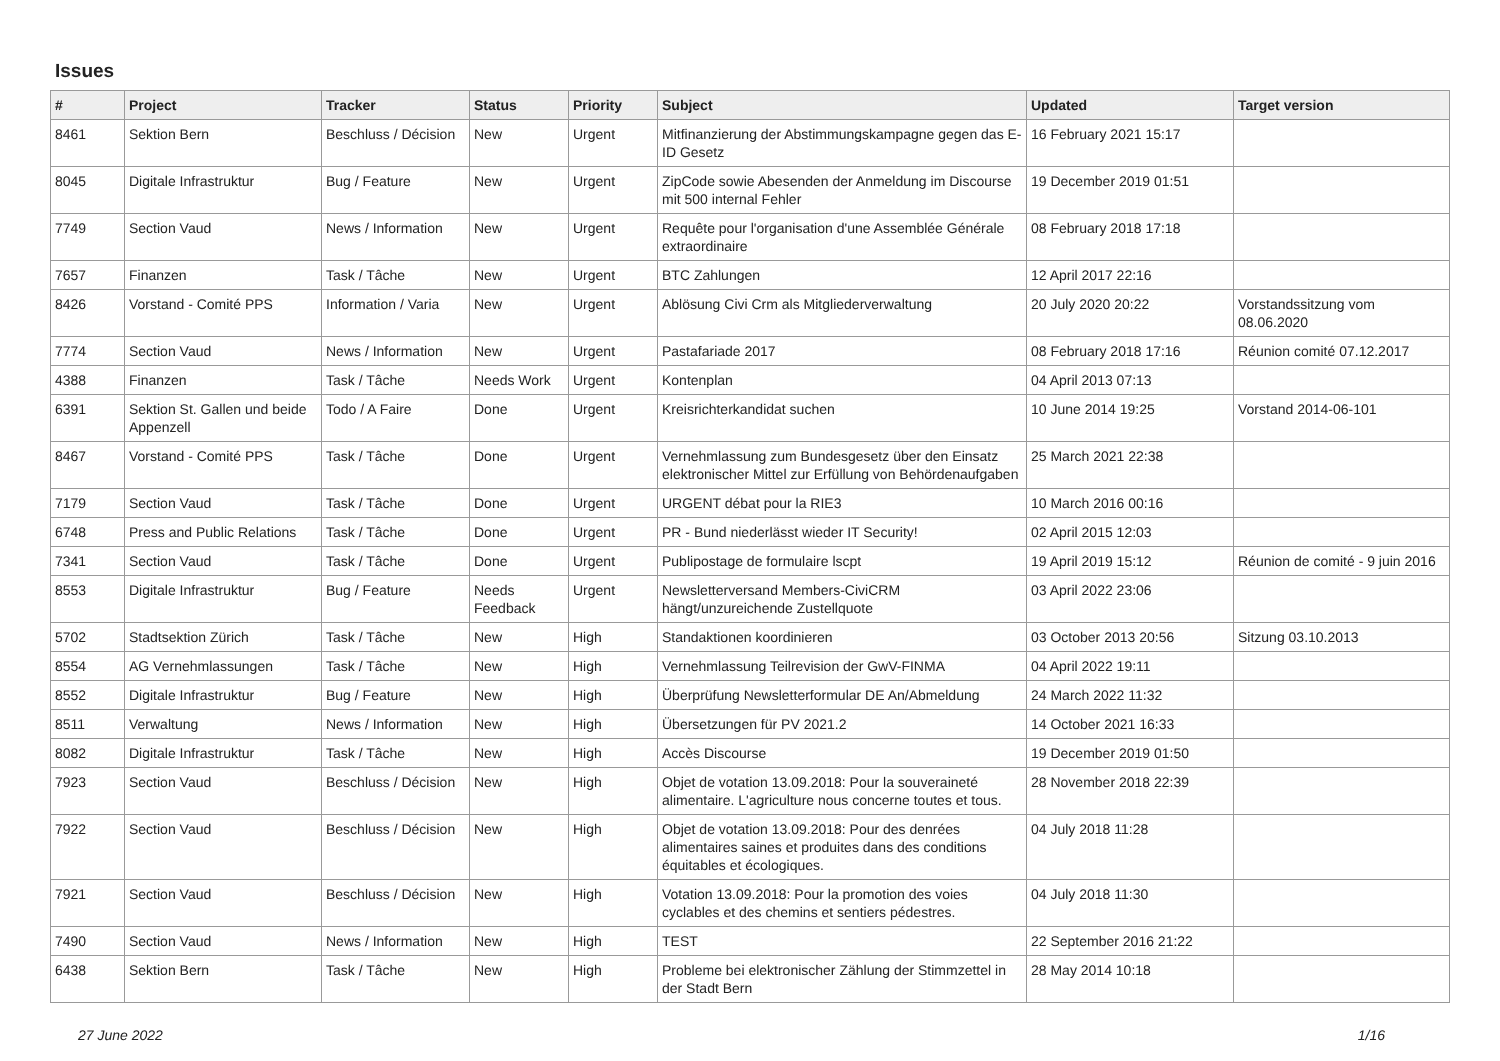Issues
| # | Project | Tracker | Status | Priority | Subject | Updated | Target version |
| --- | --- | --- | --- | --- | --- | --- | --- |
| 8461 | Sektion Bern | Beschluss / Décision | New | Urgent | Mitfinanzierung der Abstimmungskampagne gegen das E-ID Gesetz | 16 February 2021 15:17 | |
| 8045 | Digitale Infrastruktur | Bug / Feature | New | Urgent | ZipCode sowie Abesenden der Anmeldung im Discourse mit 500 internal Fehler | 19 December 2019 01:51 | |
| 7749 | Section Vaud | News / Information | New | Urgent | Requête pour l'organisation d'une Assemblée Générale extraordinaire | 08 February 2018 17:18 | |
| 7657 | Finanzen | Task / Tâche | New | Urgent | BTC Zahlungen | 12 April 2017 22:16 | |
| 8426 | Vorstand - Comité PPS | Information / Varia | New | Urgent | Ablösung Civi Crm als Mitgliederverwaltung | 20 July 2020 20:22 | Vorstandssitzung vom 08.06.2020 |
| 7774 | Section Vaud | News / Information | New | Urgent | Pastafariade 2017 | 08 February 2018 17:16 | Réunion comité 07.12.2017 |
| 4388 | Finanzen | Task / Tâche | Needs Work | Urgent | Kontenplan | 04 April 2013 07:13 | |
| 6391 | Sektion St. Gallen und beide Appenzell | Todo / A Faire | Done | Urgent | Kreisrichterkandidat suchen | 10 June 2014 19:25 | Vorstand 2014-06-101 |
| 8467 | Vorstand - Comité PPS | Task / Tâche | Done | Urgent | Vernehmlassung zum Bundesgesetz über den Einsatz elektronischer Mittel zur Erfüllung von Behördenaufgaben | 25 March 2021 22:38 | |
| 7179 | Section Vaud | Task / Tâche | Done | Urgent | URGENT débat pour la RIE3 | 10 March 2016 00:16 | |
| 6748 | Press and Public Relations | Task / Tâche | Done | Urgent | PR - Bund niederlässt wieder IT Security! | 02 April 2015 12:03 | |
| 7341 | Section Vaud | Task / Tâche | Done | Urgent | Publipostage de formulaire lscpt | 19 April 2019 15:12 | Réunion de comité - 9 juin 2016 |
| 8553 | Digitale Infrastruktur | Bug / Feature | Needs Feedback | Urgent | Newsletterversand Members-CiviCRM hängt/unzureichende Zustellquote | 03 April 2022 23:06 | |
| 5702 | Stadtsektion Zürich | Task / Tâche | New | High | Standaktionen koordinieren | 03 October 2013 20:56 | Sitzung 03.10.2013 |
| 8554 | AG Vernehmlassungen | Task / Tâche | New | High | Vernehmlassung Teilrevision der GwV-FINMA | 04 April 2022 19:11 | |
| 8552 | Digitale Infrastruktur | Bug / Feature | New | High | Überprüfung Newsletterformular DE An/Abmeldung | 24 March 2022 11:32 | |
| 8511 | Verwaltung | News / Information | New | High | Übersetzungen für PV 2021.2 | 14 October 2021 16:33 | |
| 8082 | Digitale Infrastruktur | Task / Tâche | New | High | Accès Discourse | 19 December 2019 01:50 | |
| 7923 | Section Vaud | Beschluss / Décision | New | High | Objet de votation 13.09.2018: Pour la souveraineté alimentaire. L'agriculture nous concerne toutes et tous. | 28 November 2018 22:39 | |
| 7922 | Section Vaud | Beschluss / Décision | New | High | Objet de votation 13.09.2018: Pour des denrées alimentaires saines et produites dans des conditions équitables et écologiques. | 04 July 2018 11:28 | |
| 7921 | Section Vaud | Beschluss / Décision | New | High | Votation 13.09.2018: Pour la promotion des voies cyclables et des chemins et sentiers pédestres. | 04 July 2018 11:30 | |
| 7490 | Section Vaud | News / Information | New | High | TEST | 22 September 2016 21:22 | |
| 6438 | Sektion Bern | Task / Tâche | New | High | Probleme bei elektronischer Zählung der Stimmzettel in der Stadt Bern | 28 May 2014 10:18 | |
27 June 2022 1/16